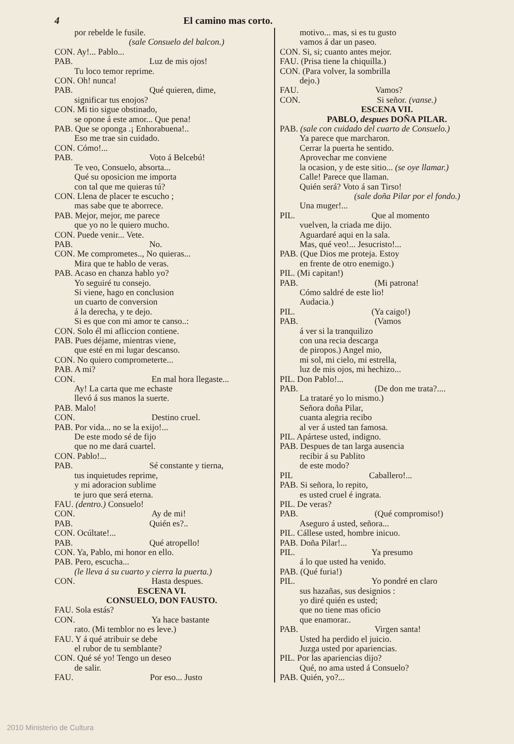4 El camino mas corto.
por rebelde le fusile.
(sale Consuelo del balcon.)
CON. Ay!... Pablo...
PAB. Luz de mis ojos!
Tu loco temor reprime.
CON. Oh! nunca!
PAB. Qué quieren, dime,
significar tus enojos?
CON. Mi tio sigue obstinado,
se opone á este amor... Que pena!
PAB. Que se oponga .¡ Enhorabuena!..
Eso me trae sin cuidado.
CON. Cómo!...
PAB. Voto á Belcebú!
Te veo, Consuelo, absorta...
Qué su oposicion me importa
con tal que me quieras tú?
CON. Llena de placer te escucho ;
mas sabe que te aborrece.
PAB. Mejor, mejor, me parece
que yo no le quiero mucho.
CON. Puede venir... Vete.
PAB. No.
CON. Me comprometes.., No quieras...
Mira que te hablo de veras.
PAB. Acaso en chanza hablo yo?
Yo seguiré tu consejo.
Si viene, hago en conclusion
un cuarto de conversion
á la derecha, y te dejo.
Si es que con mi amor te canso..:
CON. Solo él mi afliccion contiene.
PAB. Pues déjame, mientras viene,
que esté en mi lugar descanso.
CON. No quiero comprometerte...
PAB. A mi?
CON. En mal hora llegaste...
Ay! La carta que me echaste
llevó á sus manos la suerte.
PAB. Malo!
CON. Destino cruel.
PAB. Por vida... no se la exijo!...
De este modo sé de fijo
que no me dará cuartel.
CON. Pablo!...
PAB. Sé constante y tierna,
tus inquietudes reprime,
y mi adoracion sublime
te juro que será eterna.
FAU. (dentro.) Consuelo!
CON. Ay de mi!
PAB. Quién es?..
CON. Ocúltate!...
PAB. Qué atropello!
CON. Ya, Pablo, mi honor en ello.
PAB. Pero, escucha...
(le lleva á su cuarto y cierra la puerta.)
CON. Hasta despues.
ESCENA VI.
CONSUELO, DON FAUSTO.
FAU. Sola estás?
CON. Ya hace bastante
rato. (Mi temblor no es leve.)
FAU. Y á qué atribuir se debe
el rubor de tu semblante?
CON. Qué sé yo! Tengo un deseo
de salir.
FAU. Por eso... Justo
motivo... mas, si es tu gusto
vamos á dar un paseo.
CON. Si, si; cuanto antes mejor.
FAU. (Prisa tiene la chiquilla.)
CON. (Para volver, la sombrilla
dejo.)
FAU. Vamos?
CON. Si señor. (vanse.)
ESCENA VII.
PABLO, despues DOÑA PILAR.
PAB. (sale con cuidado del cuarto de Consuelo.)
Ya parece que marcharon.
Cerrar la puerta he sentido.
Aprovechar me conviene
la ocasion, y de este sitio... (se oye llamar.)
Calle! Parece que llaman.
Quién será? Voto á san Tirso!
(sale doña Pilar por el fondo.)
Una muger!...
PIL. Que al momento
vuelven, la criada me dijo.
Aguardaré aqui en la sala.
Mas, qué veo!... Jesucristo!...
PAB. (Que Dios me proteja. Estoy
en frente de otro enemigo.)
PIL. (Mi capitan!)
PAB. (Mi patrona!
Cómo saldré de este lio!
Audacia.)
PIL. (Ya caigo!)
PAB. (Vamos
á ver si la tranquilizo
con una recia descarga
de piropos.) Angel mio,
mi sol, mi cielo, mi estrella,
luz de mis ojos, mi hechizo...
PIL. Don Pablo!...
PAB. (De don me trata?....
La trataré yo lo mismo.)
Señora doña Pilar,
cuanta alegria recibo
al ver á usted tan famosa.
PIL. Apártese usted, indigno.
PAB. Despues de tan larga ausencia
recibir á su Pablito
de este modo?
PIL Caballero!...
PAB. Si señora, lo repito,
es usted cruel é ingrata.
PIL. De veras?
PAB. (Qué compromiso!)
Aseguro á usted, señora...
PIL. Cállese usted, hombre inicuo.
PAB. Doña Pilar!...
PIL. Ya presumo
á lo que usted ha venido.
PAB. (Qué furia!)
PIL. Yo pondré en claro
sus hazañas, sus designios :
yo diré quién es usted;
que no tiene mas oficio
que enamorar..
PAB. Virgen santa!
Usted ha perdido el juicio.
Juzga usted por apariencias.
PIL. Por las apariencias dijo?
Qué, no ama usted á Consuelo?
PAB. Quién, yo?...
2010 Ministerio de Cultura